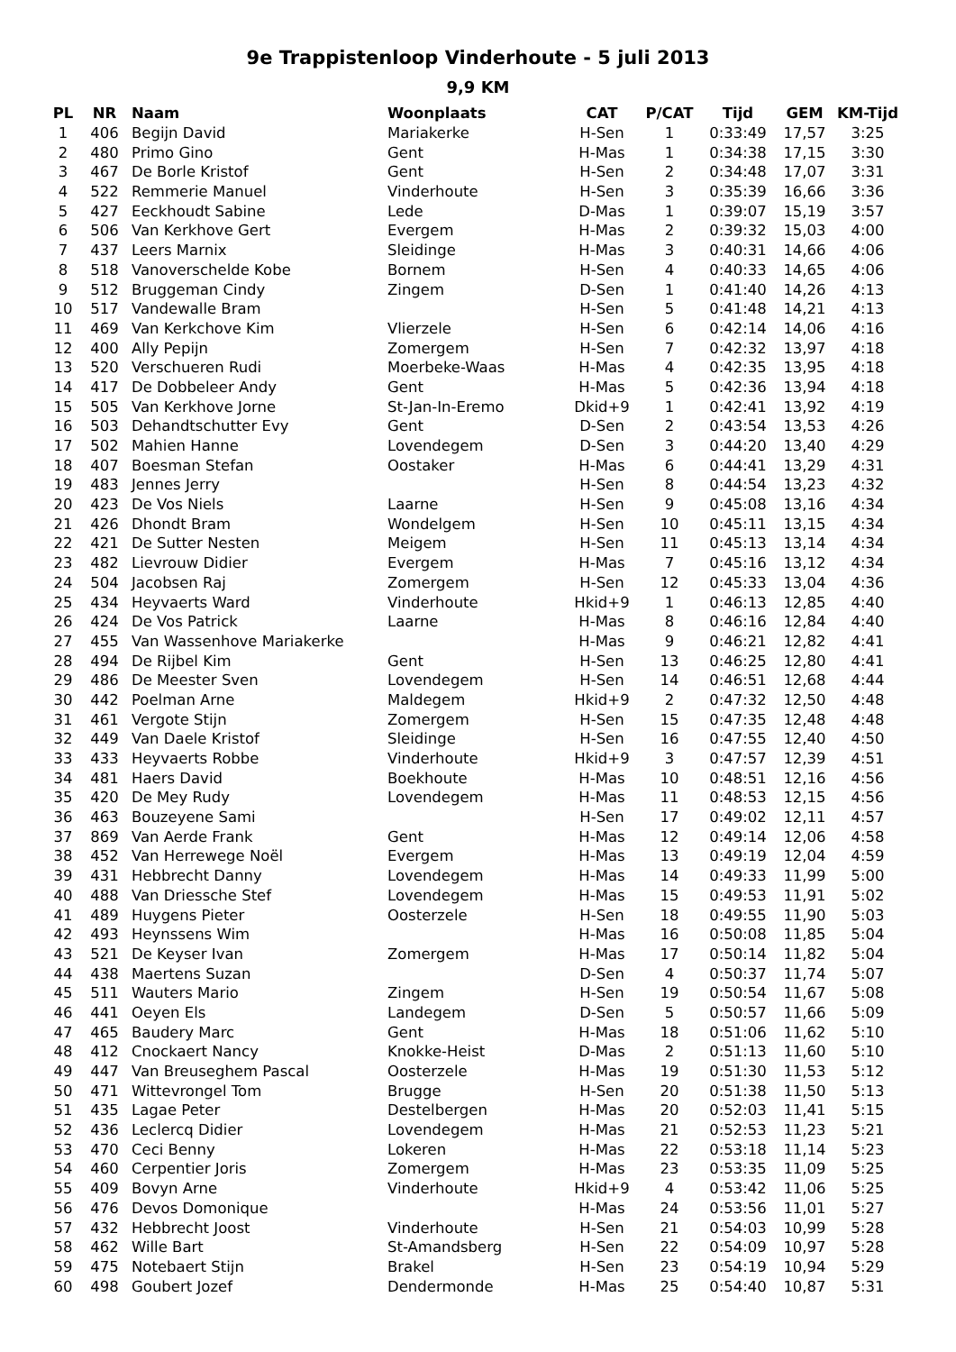9e Trappistenloop Vinderhoute - 5 juli 2013
9,9 KM
| PL | NR | Naam | Woonplaats | CAT | P/CAT | Tijd | GEM | KM-Tijd |
| --- | --- | --- | --- | --- | --- | --- | --- | --- |
| 1 | 406 | Begijn David | Mariakerke | H-Sen | 1 | 0:33:49 | 17,57 | 3:25 |
| 2 | 480 | Primo Gino | Gent | H-Mas | 1 | 0:34:38 | 17,15 | 3:30 |
| 3 | 467 | De Borle Kristof | Gent | H-Sen | 2 | 0:34:48 | 17,07 | 3:31 |
| 4 | 522 | Remmerie Manuel | Vinderhoute | H-Sen | 3 | 0:35:39 | 16,66 | 3:36 |
| 5 | 427 | Eeckhoudt Sabine | Lede | D-Mas | 1 | 0:39:07 | 15,19 | 3:57 |
| 6 | 506 | Van Kerkhove Gert | Evergem | H-Mas | 2 | 0:39:32 | 15,03 | 4:00 |
| 7 | 437 | Leers Marnix | Sleidinge | H-Mas | 3 | 0:40:31 | 14,66 | 4:06 |
| 8 | 518 | Vanoverschelde Kobe | Bornem | H-Sen | 4 | 0:40:33 | 14,65 | 4:06 |
| 9 | 512 | Bruggeman Cindy | Zingem | D-Sen | 1 | 0:41:40 | 14,26 | 4:13 |
| 10 | 517 | Vandewalle Bram | | H-Sen | 5 | 0:41:48 | 14,21 | 4:13 |
| 11 | 469 | Van Kerkchove Kim | Vlierzele | H-Sen | 6 | 0:42:14 | 14,06 | 4:16 |
| 12 | 400 | Ally Pepijn | Zomergem | H-Sen | 7 | 0:42:32 | 13,97 | 4:18 |
| 13 | 520 | Verschueren Rudi | Moerbeke-Waas | H-Mas | 4 | 0:42:35 | 13,95 | 4:18 |
| 14 | 417 | De Dobbeleer Andy | Gent | H-Mas | 5 | 0:42:36 | 13,94 | 4:18 |
| 15 | 505 | Van Kerkhove Jorne | St-Jan-In-Eremo | Dkid+9 | 1 | 0:42:41 | 13,92 | 4:19 |
| 16 | 503 | Dehandtschutter Evy | Gent | D-Sen | 2 | 0:43:54 | 13,53 | 4:26 |
| 17 | 502 | Mahien Hanne | Lovendegem | D-Sen | 3 | 0:44:20 | 13,40 | 4:29 |
| 18 | 407 | Boesman Stefan | Oostaker | H-Mas | 6 | 0:44:41 | 13,29 | 4:31 |
| 19 | 483 | Jennes Jerry | | H-Sen | 8 | 0:44:54 | 13,23 | 4:32 |
| 20 | 423 | De Vos Niels | Laarne | H-Sen | 9 | 0:45:08 | 13,16 | 4:34 |
| 21 | 426 | Dhondt Bram | Wondelgem | H-Sen | 10 | 0:45:11 | 13,15 | 4:34 |
| 22 | 421 | De Sutter Nesten | Meigem | H-Sen | 11 | 0:45:13 | 13,14 | 4:34 |
| 23 | 482 | Lievrouw Didier | Evergem | H-Mas | 7 | 0:45:16 | 13,12 | 4:34 |
| 24 | 504 | Jacobsen Raj | Zomergem | H-Sen | 12 | 0:45:33 | 13,04 | 4:36 |
| 25 | 434 | Heyvaerts Ward | Vinderhoute | Hkid+9 | 1 | 0:46:13 | 12,85 | 4:40 |
| 26 | 424 | De Vos Patrick | Laarne | H-Mas | 8 | 0:46:16 | 12,84 | 4:40 |
| 27 | 455 | Van Wassenhove Mariakerke | | H-Mas | 9 | 0:46:21 | 12,82 | 4:41 |
| 28 | 494 | De Rijbel Kim | Gent | H-Sen | 13 | 0:46:25 | 12,80 | 4:41 |
| 29 | 486 | De Meester Sven | Lovendegem | H-Sen | 14 | 0:46:51 | 12,68 | 4:44 |
| 30 | 442 | Poelman Arne | Maldegem | Hkid+9 | 2 | 0:47:32 | 12,50 | 4:48 |
| 31 | 461 | Vergote Stijn | Zomergem | H-Sen | 15 | 0:47:35 | 12,48 | 4:48 |
| 32 | 449 | Van Daele Kristof | Sleidinge | H-Sen | 16 | 0:47:55 | 12,40 | 4:50 |
| 33 | 433 | Heyvaerts Robbe | Vinderhoute | Hkid+9 | 3 | 0:47:57 | 12,39 | 4:51 |
| 34 | 481 | Haers David | Boekhoute | H-Mas | 10 | 0:48:51 | 12,16 | 4:56 |
| 35 | 420 | De Mey Rudy | Lovendegem | H-Mas | 11 | 0:48:53 | 12,15 | 4:56 |
| 36 | 463 | Bouzeyene Sami | | H-Sen | 17 | 0:49:02 | 12,11 | 4:57 |
| 37 | 869 | Van Aerde Frank | Gent | H-Mas | 12 | 0:49:14 | 12,06 | 4:58 |
| 38 | 452 | Van Herrewege Noël | Evergem | H-Mas | 13 | 0:49:19 | 12,04 | 4:59 |
| 39 | 431 | Hebbrecht Danny | Lovendegem | H-Mas | 14 | 0:49:33 | 11,99 | 5:00 |
| 40 | 488 | Van Driessche Stef | Lovendegem | H-Mas | 15 | 0:49:53 | 11,91 | 5:02 |
| 41 | 489 | Huygens Pieter | Oosterzele | H-Sen | 18 | 0:49:55 | 11,90 | 5:03 |
| 42 | 493 | Heynssens Wim | | H-Mas | 16 | 0:50:08 | 11,85 | 5:04 |
| 43 | 521 | De Keyser Ivan | Zomergem | H-Mas | 17 | 0:50:14 | 11,82 | 5:04 |
| 44 | 438 | Maertens Suzan | | D-Sen | 4 | 0:50:37 | 11,74 | 5:07 |
| 45 | 511 | Wauters Mario | Zingem | H-Sen | 19 | 0:50:54 | 11,67 | 5:08 |
| 46 | 441 | Oeyen Els | Landegem | D-Sen | 5 | 0:50:57 | 11,66 | 5:09 |
| 47 | 465 | Baudery Marc | Gent | H-Mas | 18 | 0:51:06 | 11,62 | 5:10 |
| 48 | 412 | Cnockaert Nancy | Knokke-Heist | D-Mas | 2 | 0:51:13 | 11,60 | 5:10 |
| 49 | 447 | Van Breuseghem Pascal | Oosterzele | H-Mas | 19 | 0:51:30 | 11,53 | 5:12 |
| 50 | 471 | Wittevrongel Tom | Brugge | H-Sen | 20 | 0:51:38 | 11,50 | 5:13 |
| 51 | 435 | Lagae Peter | Destelbergen | H-Mas | 20 | 0:52:03 | 11,41 | 5:15 |
| 52 | 436 | Leclercq Didier | Lovendegem | H-Mas | 21 | 0:52:53 | 11,23 | 5:21 |
| 53 | 470 | Ceci Benny | Lokeren | H-Mas | 22 | 0:53:18 | 11,14 | 5:23 |
| 54 | 460 | Cerpentier Joris | Zomergem | H-Mas | 23 | 0:53:35 | 11,09 | 5:25 |
| 55 | 409 | Bovyn Arne | Vinderhoute | Hkid+9 | 4 | 0:53:42 | 11,06 | 5:25 |
| 56 | 476 | Devos Domonique | | H-Mas | 24 | 0:53:56 | 11,01 | 5:27 |
| 57 | 432 | Hebbrecht Joost | Vinderhoute | H-Sen | 21 | 0:54:03 | 10,99 | 5:28 |
| 58 | 462 | Wille Bart | St-Amandsberg | H-Sen | 22 | 0:54:09 | 10,97 | 5:28 |
| 59 | 475 | Notebaert Stijn | Brakel | H-Sen | 23 | 0:54:19 | 10,94 | 5:29 |
| 60 | 498 | Goubert Jozef | Dendermonde | H-Mas | 25 | 0:54:40 | 10,87 | 5:31 |